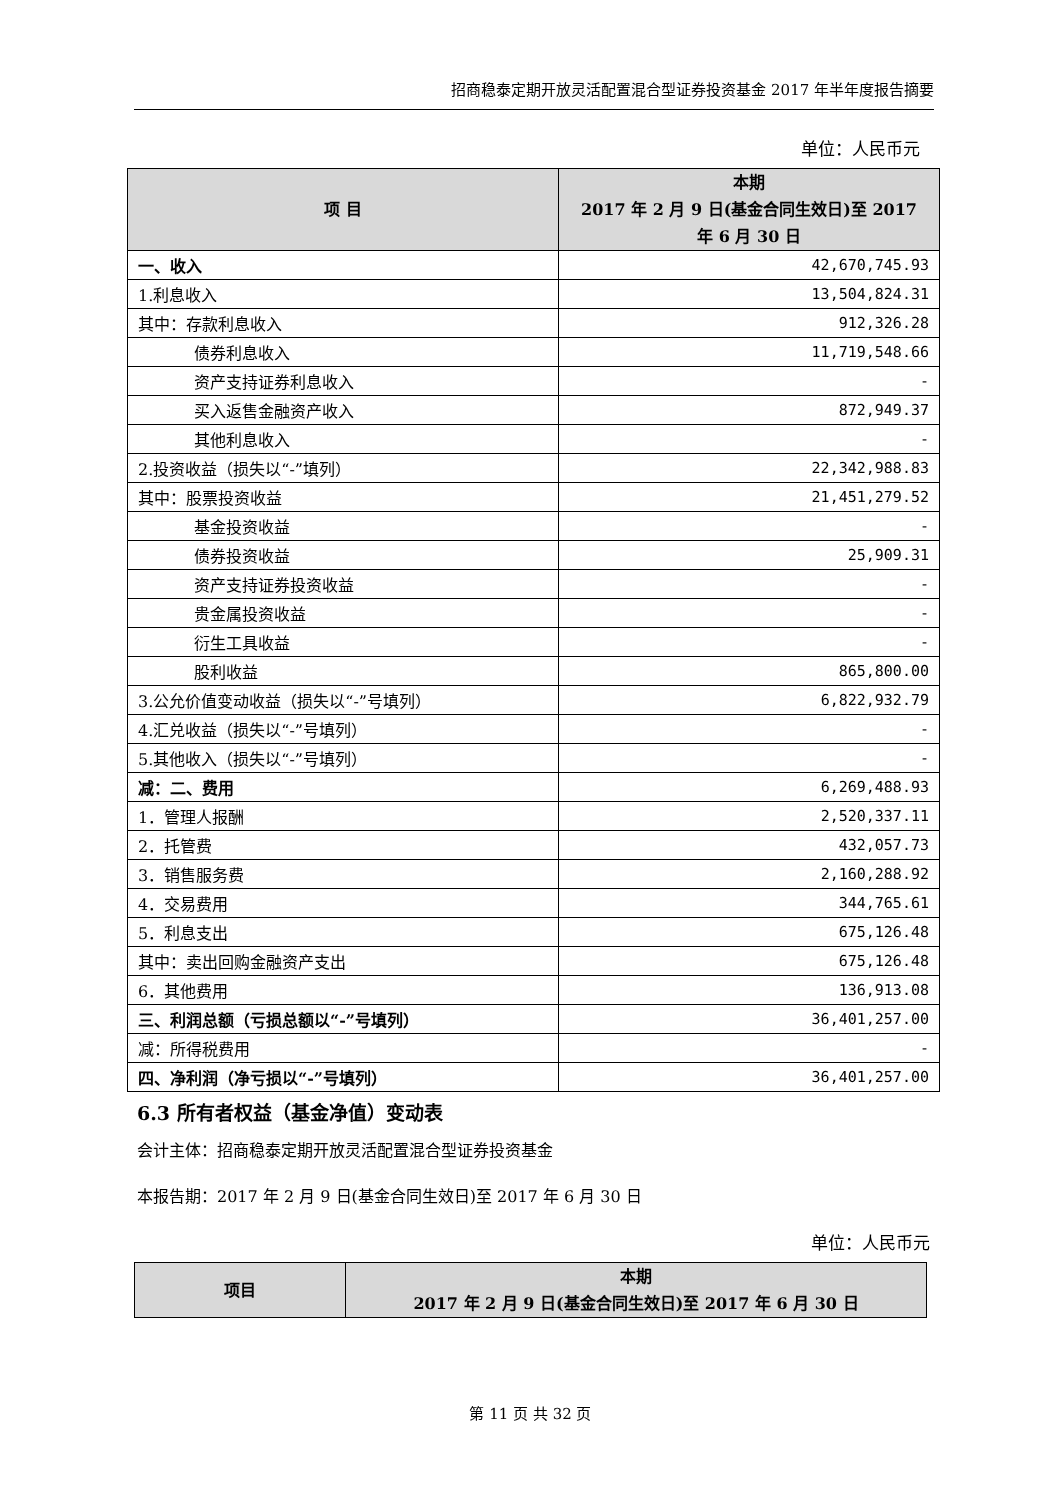招商稳泰定期开放灵活配置混合型证券投资基金 2017 年半年度报告摘要
单位：人民币元
| 项 目 | 本期 2017 年 2 月 9 日(基金合同生效日)至 2017 年 6 月 30 日 |
| --- | --- |
| 一、收入 | 42,670,745.93 |
| 1.利息收入 | 13,504,824.31 |
| 其中：存款利息收入 | 912,326.28 |
| 债券利息收入 | 11,719,548.66 |
| 资产支持证券利息收入 | - |
| 买入返售金融资产收入 | 872,949.37 |
| 其他利息收入 | - |
| 2.投资收益（损失以“-”填列） | 22,342,988.83 |
| 其中：股票投资收益 | 21,451,279.52 |
| 基金投资收益 | - |
| 债券投资收益 | 25,909.31 |
| 资产支持证券投资收益 | - |
| 贵金属投资收益 | - |
| 衍生工具收益 | - |
| 股利收益 | 865,800.00 |
| 3.公允价值变动收益（损失以“-”号填列） | 6,822,932.79 |
| 4.汇兑收益（损失以“-”号填列） | - |
| 5.其他收入（损失以“-”号填列） | - |
| 减：二、费用 | 6,269,488.93 |
| 1．管理人报酬 | 2,520,337.11 |
| 2．托管费 | 432,057.73 |
| 3．销售服务费 | 2,160,288.92 |
| 4．交易费用 | 344,765.61 |
| 5．利息支出 | 675,126.48 |
| 其中：卖出回购金融资产支出 | 675,126.48 |
| 6．其他费用 | 136,913.08 |
| 三、利润总额（亏损总额以“-”号填列） | 36,401,257.00 |
| 减：所得税费用 | - |
| 四、净利润（净亏损以“-”号填列） | 36,401,257.00 |
6.3 所有者权益（基金净值）变动表
会计主体：招商稳泰定期开放灵活配置混合型证券投资基金
本报告期：2017 年 2 月 9 日(基金合同生效日)至 2017 年 6 月 30 日
单位：人民币元
| 项目 | 本期 2017 年 2 月 9 日(基金合同生效日)至 2017 年 6 月 30 日 |
| --- | --- |
第 11 页 共 32 页